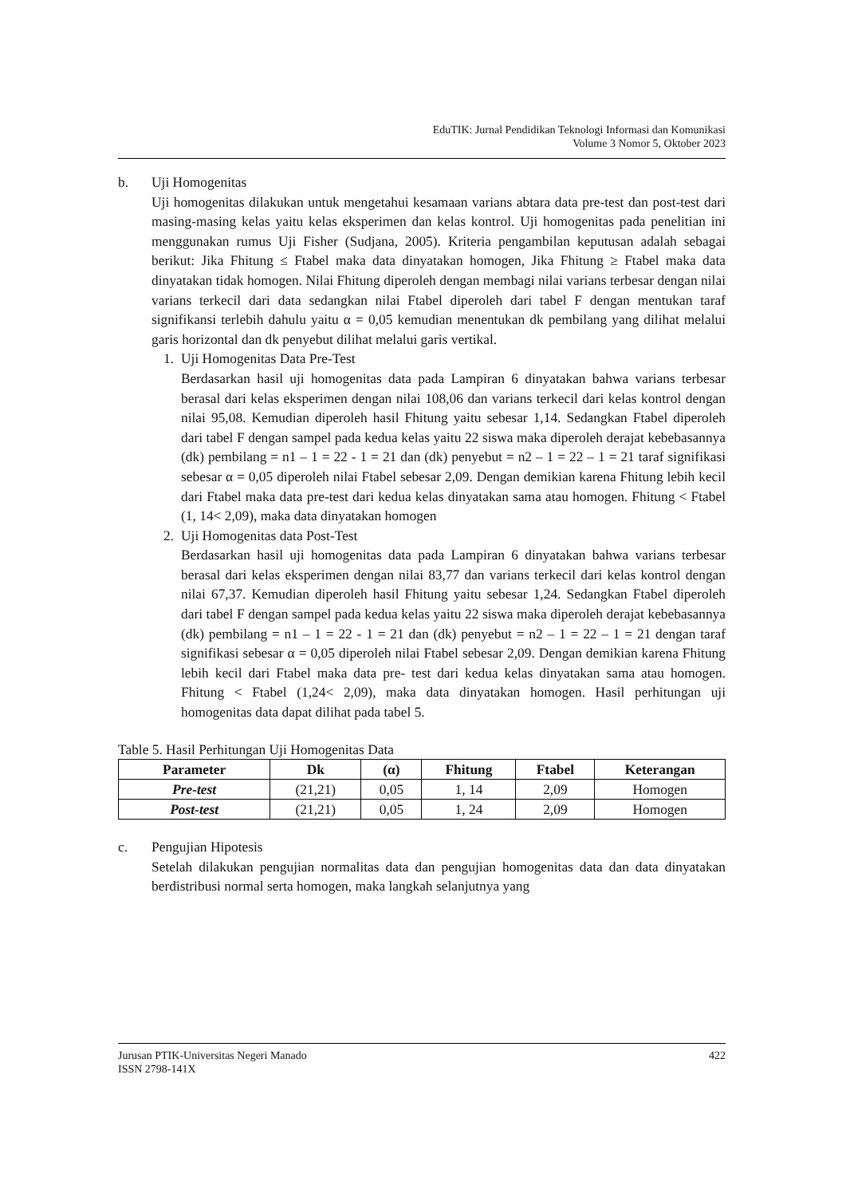EduTIK: Jurnal Pendidikan Teknologi Informasi dan Komunikasi
Volume 3 Nomor 5, Oktober 2023
b. Uji Homogenitas
Uji homogenitas dilakukan untuk mengetahui kesamaan varians abtara data pre-test dan post-test dari masing-masing kelas yaitu kelas eksperimen dan kelas kontrol. Uji homogenitas pada penelitian ini menggunakan rumus Uji Fisher (Sudjana, 2005). Kriteria pengambilan keputusan adalah sebagai berikut: Jika Fhitung ≤ Ftabel maka data dinyatakan homogen, Jika Fhitung ≥ Ftabel maka data dinyatakan tidak homogen. Nilai Fhitung diperoleh dengan membagi nilai varians terbesar dengan nilai varians terkecil dari data sedangkan nilai Ftabel diperoleh dari tabel F dengan mentukan taraf signifikansi terlebih dahulu yaitu α = 0,05 kemudian menentukan dk pembilang yang dilihat melalui garis horizontal dan dk penyebut dilihat melalui garis vertikal.
1. Uji Homogenitas Data Pre-Test
Berdasarkan hasil uji homogenitas data pada Lampiran 6 dinyatakan bahwa varians terbesar berasal dari kelas eksperimen dengan nilai 108,06 dan varians terkecil dari kelas kontrol dengan nilai 95,08. Kemudian diperoleh hasil Fhitung yaitu sebesar 1,14. Sedangkan Ftabel diperoleh dari tabel F dengan sampel pada kedua kelas yaitu 22 siswa maka diperoleh derajat kebebasannya (dk) pembilang = n1 – 1 = 22 - 1 = 21 dan (dk) penyebut = n2 – 1 = 22 – 1 = 21 taraf signifikasi sebesar α = 0,05 diperoleh nilai Ftabel sebesar 2,09. Dengan demikian karena Fhitung lebih kecil dari Ftabel maka data pre-test dari kedua kelas dinyatakan sama atau homogen. Fhitung < Ftabel (1, 14< 2,09), maka data dinyatakan homogen
2. Uji Homogenitas data Post-Test
Berdasarkan hasil uji homogenitas data pada Lampiran 6 dinyatakan bahwa varians terbesar berasal dari kelas eksperimen dengan nilai 83,77 dan varians terkecil dari kelas kontrol dengan nilai 67,37. Kemudian diperoleh hasil Fhitung yaitu sebesar 1,24. Sedangkan Ftabel diperoleh dari tabel F dengan sampel pada kedua kelas yaitu 22 siswa maka diperoleh derajat kebebasannya (dk) pembilang = n1 – 1 = 22 - 1 = 21 dan (dk) penyebut = n2 – 1 = 22 – 1 = 21 dengan taraf signifikasi sebesar α = 0,05 diperoleh nilai Ftabel sebesar 2,09. Dengan demikian karena Fhitung lebih kecil dari Ftabel maka data pre- test dari kedua kelas dinyatakan sama atau homogen. Fhitung < Ftabel (1,24< 2,09), maka data dinyatakan homogen. Hasil perhitungan uji homogenitas data dapat dilihat pada tabel 5.
Table 5. Hasil Perhitungan Uji Homogenitas Data
| Parameter | Dk | (α) | Fhitung | Ftabel | Keterangan |
| --- | --- | --- | --- | --- | --- |
| Pre-test | (21,21) | 0,05 | 1, 14 | 2,09 | Homogen |
| Post-test | (21,21) | 0,05 | 1, 24 | 2,09 | Homogen |
c. Pengujian Hipotesis
Setelah dilakukan pengujian normalitas data dan pengujian homogenitas data dan data dinyatakan berdistribusi normal serta homogen, maka langkah selanjutnya yang
Jurusan PTIK-Universitas Negeri Manado 422
ISSN 2798-141X